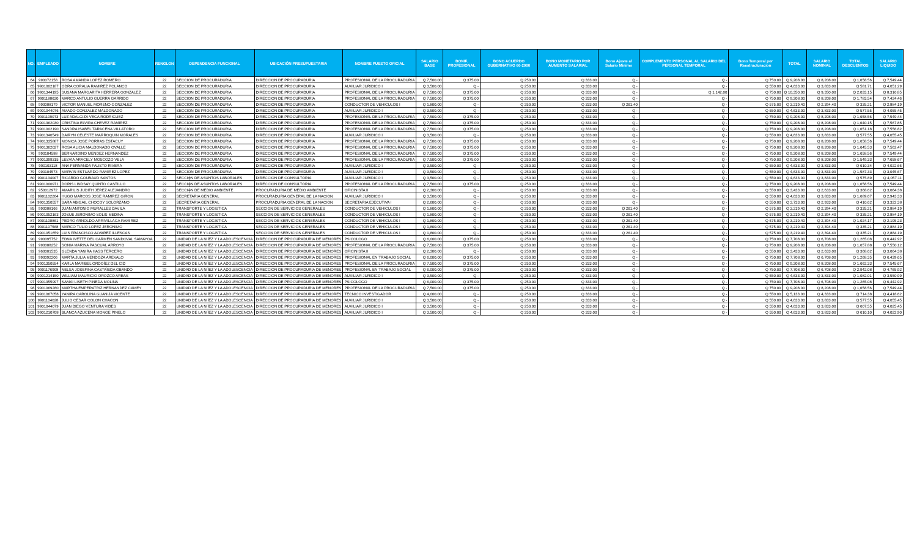| NO. | EMPLEADO | NOMBRE | RENGLON | DEPENDENCIA FUNCIONAL | UBICACIÓN PRESUPUESTARIA | NOMBRE PUESTO OFICIAL | SALARIO BASE | BONIF. PROFESIONAL | BONO ACUERDO GUBERNATIVO 66-2000 | BONO MONETARIO POR AUMENTO SALARIAL | Bono Ajuste al Salario Minimo | COMPLEMENTO PERSONAL AL SALARIO DEL PERSONAL TEMPORAL | Bono Temporal por Reestructuracion | TOTAL | SALARIO NOMINAL | TOTAL DESCUENTOS | SALARIO LIQUIDO |
| --- | --- | --- | --- | --- | --- | --- | --- | --- | --- | --- | --- | --- | --- | --- | --- | --- | --- |
| 64 | 990072158 | ROSA AMANDA LOPEZ ROMERO | 22 | SECCION DE PROCURADURIA | DIRECCION DE PROCURADURIA | PROFESIONAL DE LA PROCURADURIA | Q 7,500.00 | Q 375.00 | Q 250.00 | Q 333.00 | Q - | Q - | Q 750.00 | Q 9,208.00 | Q 8,208.00 | Q 1,658.56 | Q 7,549.44 |
| 65 | 9901002187 | ODRA CORALIA RAMIREZ POLANCO | 22 | SECCION DE PROCURADURIA | DIRECCION DE PROCURADURIA | AUXILIAR JURIDICO I | Q 3,500.00 | Q - | Q 250.00 | Q 333.00 | Q - | Q - | Q 550.00 | Q 4,633.00 | Q 3,833.00 | Q 581.71 | Q 4,051.29 |
| 66 | 9901344195 | SUSANA MARGARITA HERRERA GONZALEZ | 22 | SECCION DE PROCURADURIA | DIRECCION DE PROCURADURIA | PROFESIONAL DE LA PROCURADURIA | Q 7,500.00 | Q 375.00 | Q 250.00 | Q 333.00 | Q - | Q 1,142.00 | Q 750.00 | Q 10,350.00 | Q 9,350.00 | Q 2,033.15 | Q 8,316.85 |
| 67 | 9901188620 | MARCO ANTULIO GUERRA GARRIDO | 22 | SECCION DE PROCURADURIA | DIRECCION DE PROCURADURIA | PROFESIONAL DE LA PROCURADURIA | Q 7,500.00 | Q 375.00 | Q 250.00 | Q 333.00 | Q - | Q - | Q 750.00 | Q 9,208.00 | Q 8,208.00 | Q 1,783.54 | Q 7,424.46 |
| 68 | 990088179 | VICTOR MANUEL MORENO GONZALEZ | 22 | SECCION DE PROCURADURIA | DIRECCION DE PROCURADURIA | CONDUCTOR DE VEHICULOS I | Q 1,800.00 | Q - | Q 250.00 | Q 333.00 | Q 261.40 | Q - | Q 575.00 | Q 3,219.40 | Q 2,394.40 | Q 335.21 | Q 2,884.19 |
| 69 | 9901044076 | AMADO GONZALEZ MALDONADO | 22 | SECCION DE PROCURADURIA | DIRECCION DE PROCURADURIA | AUXILIAR JURIDICO I | Q 3,500.00 | Q - | Q 250.00 | Q 333.00 | Q - | Q - | Q 550.00 | Q 4,633.00 | Q 3,833.00 | Q 577.55 | Q 4,055.45 |
| 70 | 9901109073 | LUZ ADALGIZA VEGA RODRIGUEZ | 22 | SECCION DE PROCURADURIA | DIRECCION DE PROCURADURIA | PROFESIONAL DE LA PROCURADURIA | Q 7,500.00 | Q 375.00 | Q 250.00 | Q 333.00 | Q - | Q - | Q 750.00 | Q 9,208.00 | Q 8,208.00 | Q 1,658.56 | Q 7,549.44 |
| 71 | 9901362030 | CRISTINA ELVIRA CHEVEZ RAMIREZ | 22 | SECCION DE PROCURADURIA | DIRECCION DE PROCURADURIA | PROFESIONAL DE LA PROCURADURIA | Q 7,500.00 | Q 375.00 | Q 250.00 | Q 333.00 | Q - | Q - | Q 750.00 | Q 9,208.00 | Q 8,208.00 | Q 1,640.15 | Q 7,567.85 |
| 72 | 9901002190 | SANDRA ISABEL TARACENA VILLATORO | 22 | SECCION DE PROCURADURIA | DIRECCION DE PROCURADURIA | PROFESIONAL DE LA PROCURADURIA | Q 7,500.00 | Q 375.00 | Q 250.00 | Q 333.00 | Q - | Q - | Q 750.00 | Q 9,208.00 | Q 8,208.00 | Q 1,651.18 | Q 7,556.82 |
| 73 | 9901340549 | DAIRYN CELESTE MARROQUIN MORALES | 22 | SECCION DE PROCURADURIA | DIRECCION DE PROCURADURIA | AUXILIAR JURIDICO I | Q 3,500.00 | Q - | Q 250.00 | Q 333.00 | Q - | Q - | Q 550.00 | Q 4,633.00 | Q 3,833.00 | Q 577.55 | Q 4,055.45 |
| 74 | 9901335887 | MONICA JOSE PORRAS ESTACUY | 22 | SECCION DE PROCURADURIA | DIRECCION DE PROCURADURIA | PROFESIONAL DE LA PROCURADURIA | Q 7,500.00 | Q 375.00 | Q 250.00 | Q 333.00 | Q - | Q - | Q 750.00 | Q 9,208.00 | Q 8,208.00 | Q 1,658.56 | Q 7,549.44 |
| 75 | 9901362027 | ROSA ALICIA MALDONADO OVALLE | 22 | SECCION DE PROCURADURIA | DIRECCION DE PROCURADURIA | PROFESIONAL DE LA PROCURADURIA | Q 7,500.00 | Q 375.00 | Q 250.00 | Q 333.00 | Q - | Q - | Q 750.00 | Q 9,208.00 | Q 8,208.00 | Q 1,645.53 | Q 7,562.47 |
| 76 | 990104588 | BERNARDINO MENDEZ HERNANDEZ | 22 | SECCION DE PROCURADURIA | DIRECCION DE PROCURADURIA | PROFESIONAL DE LA PROCURADURIA | Q 7,500.00 | Q 375.00 | Q 250.00 | Q 333.00 | Q - | Q - | Q 750.00 | Q 9,208.00 | Q 8,208.00 | Q 1,658.56 | Q 7,549.44 |
| 77 | 9901399315 | LESVIA ARACELY MOSCOZO VELA | 22 | SECCION DE PROCURADURIA | DIRECCION DE PROCURADURIA | PROFESIONAL DE LA PROCURADURIA | Q 7,500.00 | Q 375.00 | Q 250.00 | Q 333.00 | Q - | Q - | Q 750.00 | Q 9,208.00 | Q 8,208.00 | Q 1,549.33 | Q 7,658.67 |
| 78 | 990103118 | ANA FERNANDA FAUSTO RIVERA | 22 | SECCION DE PROCURADURIA | DIRECCION DE PROCURADURIA | AUXILIAR JURIDICO I | Q 3,500.00 | Q - | Q 250.00 | Q 333.00 | Q - | Q - | Q 550.00 | Q 4,633.00 | Q 3,833.00 | Q 610.34 | Q 4,022.66 |
| 79 | 990104573 | MARVIN ESTUARDO RAMIREZ LOPEZ | 22 | SECCION DE PROCURADURIA | DIRECCION DE PROCURADURIA | AUXILIAR JURIDICO I | Q 3,500.00 | Q - | Q 250.00 | Q 333.00 | Q - | Q - | Q 550.00 | Q 4,633.00 | Q 3,833.00 | Q 1,587.33 | Q 3,045.67 |
| 80 | 9901134007 | RICARDO GOUBAUD SANTOS | 22 | SECCI╪N DE ASUNTOS LABORALES | DIRECCION DE CONSULTORIA | AUXILIAR JURIDICO I | Q 3,500.00 | Q - | Q 250.00 | Q 333.00 | Q - | Q - | Q 550.00 | Q 4,633.00 | Q 3,833.00 | Q 575.89 | Q 4,057.11 |
| 81 | 9901000971 | DORIS LINDSAY QUINTO CASTILLO | 22 | SECCI╪N DE ASUNTOS LABORALES | DIRECCION DE CONSULTORIA | PROFESIONAL DE LA PROCURADURIA | Q 7,500.00 | Q 375.00 | Q 250.00 | Q 333.00 | Q - | Q - | Q 750.00 | Q 9,208.00 | Q 8,208.00 | Q 1,658.56 | Q 7,549.44 |
| 82 | 950012972 | AMARILIS JUDITH JEREZ ALEJANDRO | 22 | SECCI╪N DE MEDIO AMBIENTE | PROCURADURIA DE MEDIO AMBIENTE | OFICINISTA II | Q 2,300.00 | Q - | Q 250.00 | Q 333.00 | Q - | Q - | Q 550.00 | Q 3,433.00 | Q 2,633.00 | Q 368.62 | Q 3,064.38 |
| 83 | 9901102264 | HUGO MARCOS JOSE RAMIREZ GIRON | 22 | SECRETARIA GENERAL | PROCURADURIA GENERAL DE LA NACION | AUXILIAR JURIDICO I | Q 3,500.00 | Q - | Q 250.00 | Q 333.00 | Q - | Q - | Q 550.00 | Q 4,633.00 | Q 3,833.00 | Q 1,689.67 | Q 2,943.33 |
| 84 | 9901350557 | SARA ABIGAIL CHOCOY SOLORZANO | 22 | SECRETARIA GENERAL | PROCURADURIA GENERAL DE LA NACION | SECRETARIA EJECUTIVA I | Q 2,600.00 | Q - | Q 250.00 | Q 333.00 | Q - | Q - | Q 550.00 | Q 3,733.00 | Q 2,933.00 | Q 410.62 | Q 3,322.38 |
| 85 | 990088166 | JUAN ANTONIO MURALLES DAVILA | 22 | TRANSPORTE Y LOGISTICA | SECCION DE SERVICIOS GENERALES | CONDUCTOR DE VEHICULOS I | Q 1,800.00 | Q - | Q 250.00 | Q 333.00 | Q 261.40 | Q - | Q 575.00 | Q 3,219.40 | Q 2,394.40 | Q 335.21 | Q 2,884.19 |
| 86 | 9901052163 | JOSUE JERONIMO SOLIS MEDINA | 22 | TRANSPORTE Y LOGISTICA | SECCION DE SERVICIOS GENERALES | CONDUCTOR DE VEHICULOS I | Q 1,800.00 | Q - | Q 250.00 | Q 333.00 | Q 261.40 | Q - | Q 575.00 | Q 3,219.40 | Q 2,394.40 | Q 335.21 | Q 2,884.19 |
| 87 | 9901108861 | PEDRO ARNOLDO ARRIVILLAGA RAMIREZ | 22 | TRANSPORTE Y LOGISTICA | SECCION DE SERVICIOS GENERALES | CONDUCTOR DE VEHICULOS I | Q 1,800.00 | Q - | Q 250.00 | Q 333.00 | Q 261.40 | Q - | Q 575.00 | Q 3,219.40 | Q 2,394.40 | Q 1,024.17 | Q 2,195.23 |
| 88 | 9901107568 | MARCO TULIO LOPEZ JERONIMO | 22 | TRANSPORTE Y LOGISTICA | SECCION DE SERVICIOS GENERALES | CONDUCTOR DE VEHICULOS I | Q 1,800.00 | Q - | Q 250.00 | Q 333.00 | Q 261.40 | Q - | Q 575.00 | Q 3,219.40 | Q 2,394.40 | Q 335.21 | Q 2,884.19 |
| 89 | 9901051659 | LUIS FRANCISCO ALVAREZ ILLESCAS | 22 | TRANSPORTE Y LOGISTICA | SECCION DE SERVICIOS GENERALES | CONDUCTOR DE VEHICULOS I | Q 1,800.00 | Q - | Q 250.00 | Q 333.00 | Q 261.40 | Q - | Q 575.00 | Q 3,219.40 | Q 2,394.40 | Q 335.21 | Q 2,884.19 |
| 90 | 990095752 | EDNA IVETTE DEL CARMEN SANDOVAL SAMAYOA | 22 | UNIDAD DE LA NIÌEZ Y LA ADOLESCENCIA | DIRECCION DE PROCURADURIA DE MENORES | PSICOLOGO | Q 6,000.00 | Q 375.00 | Q 250.00 | Q 333.00 | Q - | Q - | Q 750.00 | Q 7,708.00 | Q 6,708.00 | Q 1,265.08 | Q 6,442.92 |
| 91 | 990088252 | SONIA MARINA PASCUAL ARROYO | 22 | UNIDAD DE LA NIÌEZ Y LA ADOLESCENCIA | DIRECCION DE PROCURADURIA DE MENORES | PROFESIONAL DE LA PROCURADURIA | Q 7,500.00 | Q 375.00 | Q 250.00 | Q 333.00 | Q - | Q - | Q 750.00 | Q 9,208.00 | Q 8,208.00 | Q 1,657.88 | Q 7,550.12 |
| 92 | 960001535 | GLENDA YANIRA HASS TERCERO | 22 | UNIDAD DE LA NIÌEZ Y LA ADOLESCENCIA | DIRECCION DE PROCURADURIA DE MENORES | OFICINISTA II | Q 2,300.00 | Q - | Q 250.00 | Q 333.00 | Q - | Q - | Q 550.00 | Q 3,433.00 | Q 2,633.00 | Q 368.62 | Q 3,064.38 |
| 93 | 990092206 | MARTA JULIA MENDOZA AREVALO | 22 | UNIDAD DE LA NIÌEZ Y LA ADOLESCENCIA | DIRECCION DE PROCURADURIA DE MENORES | PROFESIONAL EN TRABAJO SOCIAL | Q 6,000.00 | Q 375.00 | Q 250.00 | Q 333.00 | Q - | Q - | Q 750.00 | Q 7,708.00 | Q 6,708.00 | Q 1,268.35 | Q 6,439.65 |
| 94 | 9901350554 | KARLA MARIBEL ORDOÌEZ DEL CID | 22 | UNIDAD DE LA NIÌEZ Y LA ADOLESCENCIA | DIRECCION DE PROCURADURIA DE MENORES | PROFESIONAL DE LA PROCURADURIA | Q 7,500.00 | Q 375.00 | Q 250.00 | Q 333.00 | Q - | Q - | Q 750.00 | Q 9,208.00 | Q 8,208.00 | Q 1,662.33 | Q 7,545.67 |
| 95 | 9901176908 | NELSA JOSEFINA CASTAÌEDA OBANDO | 22 | UNIDAD DE LA NIÌEZ Y LA ADOLESCENCIA | DIRECCION DE PROCURADURIA DE MENORES | PROFESIONAL EN TRABAJO SOCIAL | Q 6,000.00 | Q 375.00 | Q 250.00 | Q 333.00 | Q - | Q - | Q 750.00 | Q 7,708.00 | Q 6,708.00 | Q 2,942.08 | Q 4,765.92 |
| 96 | 9901214150 | WILLIAM MAURICIO OROZCO AREAS | 22 | UNIDAD DE LA NIÌEZ Y LA ADOLESCENCIA | DIRECCION DE PROCURADURIA DE MENORES | AUXILIAR JURIDICO I | Q 3,500.00 | Q - | Q 250.00 | Q 333.00 | Q - | Q - | Q 550.00 | Q 4,633.00 | Q 3,833.00 | Q 1,082.01 | Q 3,550.99 |
| 97 | 9901355997 | SAMAI LISETH PINEDA MOLINA | 22 | UNIDAD DE LA NIÌEZ Y LA ADOLESCENCIA | DIRECCION DE PROCURADURIA DE MENORES | PSICOLOGO | Q 6,000.00 | Q 375.00 | Q 250.00 | Q 333.00 | Q - | Q - | Q 750.00 | Q 7,708.00 | Q 6,708.00 | Q 1,265.08 | Q 6,442.92 |
| 98 | 9901069280 | MARTHA EMPERATRIZ HERNANDEZ CAMEY | 22 | UNIDAD DE LA NIÌEZ Y LA ADOLESCENCIA | DIRECCION DE PROCURADURIA DE MENORES | PROFESIONAL DE LA PROCURADURIA | Q 7,500.00 | Q 375.00 | Q 250.00 | Q 333.00 | Q - | Q - | Q 750.00 | Q 9,208.00 | Q 8,208.00 | Q 1,658.56 | Q 7,549.44 |
| 99 | 9901067058 | YANIRA CAROLINA GUANIJA VICENTE | 22 | UNIDAD DE LA NIÌEZ Y LA ADOLESCENCIA | DIRECCION DE PROCURADURIA DE MENORES | TECNICO INVESTIGADOR | Q 4,000.00 | Q - | Q 250.00 | Q 333.00 | Q - | Q - | Q 550.00 | Q 5,133.00 | Q 4,333.00 | Q 714.38 | Q 4,418.62 |
| 100 | 9901104028 | JULIO CESAR COLON CHACON | 22 | UNIDAD DE LA NIÌEZ Y LA ADOLESCENCIA | DIRECCION DE PROCURADURIA DE MENORES | AUXILIAR JURIDICO I | Q 3,500.00 | Q - | Q 250.00 | Q 333.00 | Q - | Q - | Q 550.00 | Q 4,633.00 | Q 3,833.00 | Q 577.55 | Q 4,055.45 |
| 101 | 9901044079 | JUAN DIEGO VENTURA VIDES | 22 | UNIDAD DE LA NIÌEZ Y LA ADOLESCENCIA | DIRECCION DE PROCURADURIA DE MENORES | AUXILIAR JURIDICO I | Q 3,500.00 | Q - | Q 250.00 | Q 333.00 | Q - | Q - | Q 550.00 | Q 4,633.00 | Q 3,833.00 | Q 607.55 | Q 4,025.45 |
| 102 | 9901210708 | BLANCA AZUCENA MONGE PINELO | 22 | UNIDAD DE LA NIÌEZ Y LA ADOLESCENCIA | DIRECCION DE PROCURADURIA DE MENORES | AUXILIAR JURIDICO I | Q 3,500.00 | Q - | Q 250.00 | Q 333.00 | Q - | Q - | Q 550.00 | Q 4,633.00 | Q 3,833.00 | Q 610.10 | Q 4,022.90 |